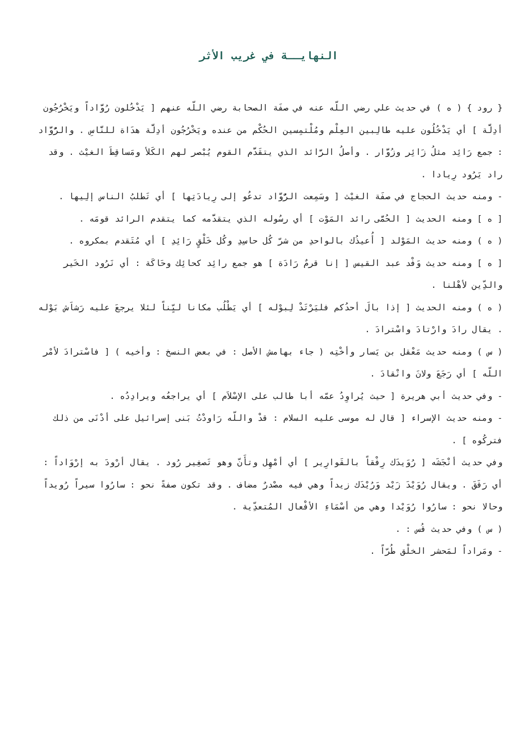النهايــة في غريب الأثر
{ رود } ( ه ) في حديث علي رضي اللّه عنه في صفَة الصحابة رضي اللّه عنهم [ يَدْخُلون رُوَّاداً ويَخْرُجُون أدِلَّة ] أي يَدْخُلُون عليه طالِبين العِلْم ومُلْتمِسين الحُكْم من عنده ويَخْرُجُون أدِلَّة هدَاة للنَّاسِ . والرُّوَّاد : جمع رَائِد مثلُ زَائِر وزُوَّار . وأصلُ الرَّائد الذي يتقَدَّم القوم يُبْصر لهم الكَلأ ومَساقِطَ الغيْث . وقد راد يَرُود رِيادا .
- ومنه حديث الحجاج في صفَة الغيْث [ وسَمِعت الرُّوَّاد تدعُو إلى رِيادَتِها ] أي تَطلبُ الناس إلِيها .
[ ه ] ومنه الحديث [ الحُمَّى رائد المَوْت ] أي رسُوله الذي يتقدَّمه كما يتقدم الرائد قومَه .
( ه ) ومنه حديث المَوْلد [ أُعيذُك بالواحدِ من شرّ كُل حاسِدِ وكُل خَلْقٍ رَائِدِ ] أي مُتَقدم بمكروه .
[ ه ] ومنه حديث وَفْد عبد القيس [ إنا قرمٌ رَادَة ] هو جمع رائِد كحائِك وحَاكَة : أي نَرُود الخَير والدِّين لأهْلنا .
( ه ) ومنه الحديث [ إذا بالَ أحدُكم فليَرْتَدْ لِبوْله ] أي يَطْلُب مكانا ليِّناً لئلا يرجعَ عليه رَشاَش بَوْله . يقال رادَ وارْتادَ واسْترادَ .
( س ) ومنه حديث مَعْقل بن يَسار وأخْتِه ( جاء بهامش الأصل : في بعض النسخ : وأخيه ) [ فاسْترادَ لأمْر اللّه ] أي رَجَعَ ولانَ وانْقادَ .
- وفي حديث أبي هريرة [ حيث يُراوِدُ عمّه أبا طالب على الإسْلاَم ] أي يراجعُه ويرادِدُه .
- ومنه حديث الإسراء [ قال له موسى عليه السلام : قدْ واللّه رَاودْتُ بَنى إسرائيل على أدْنَى من ذلك فتركُوه ] .
وفي حديث أنْجَشَه [ رُوَيدَك رِفْقاً بالقَوارِير ] أي أمْهِل وتأَنّ وهو تَصغِير رُود . يقال أرْودَ به إرْوَاداً : أي رَفَقَ . ويقال رُوَيْدَ زَيْد وَرُيْدَك زيداً وهي فيه مصْدرٌ مضاف . وقد تكون صفةً نحو : سارُوا سيراً رُويداً وحالا نحو : سارُوا رُوَيْدا وهي من أسْمَاءِ الأفْعال المُتعدِّية .
( س ) وفي حديث قُس : .
- ومَراداً لمَحشر الخلْق طُرّاً .